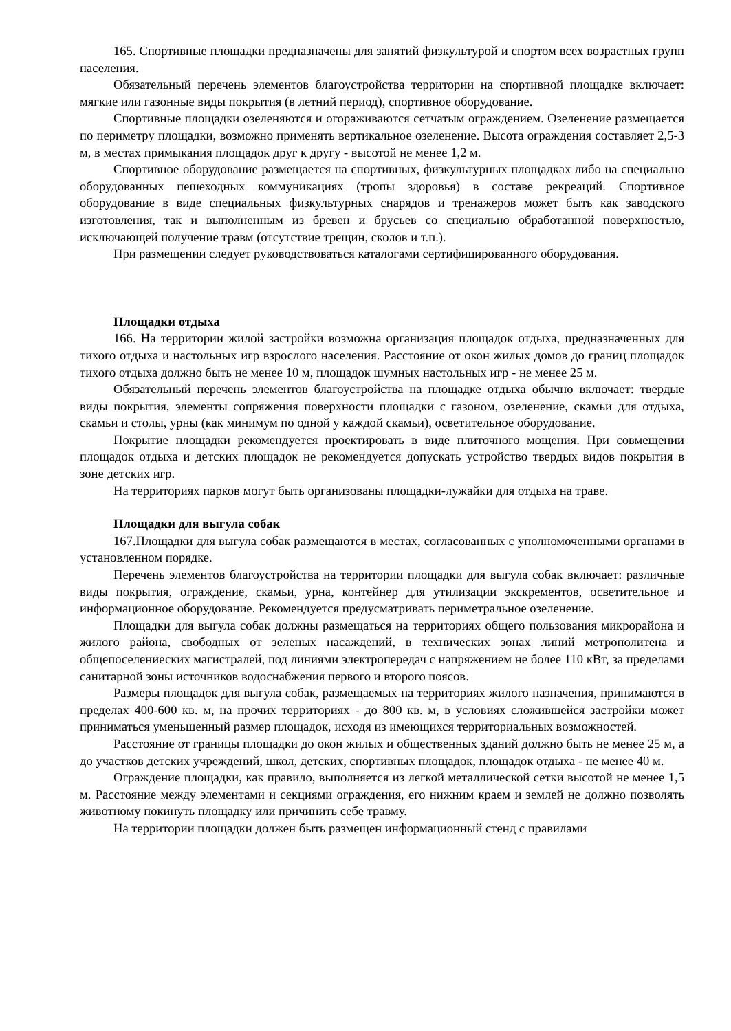165. Спортивные площадки предназначены для занятий физкультурой и спортом всех возрастных групп населения.
Обязательный перечень элементов благоустройства территории на спортивной площадке включает: мягкие или газонные виды покрытия (в летний период), спортивное оборудование.
Спортивные площадки озеленяются и огораживаются сетчатым ограждением. Озеленение размещается по периметру площадки, возможно применять вертикальное озеленение. Высота ограждения составляет 2,5-3 м, в местах примыкания площадок друг к другу - высотой не менее 1,2 м.
Спортивное оборудование размещается на спортивных, физкультурных площадках либо на специально оборудованных пешеходных коммуникациях (тропы здоровья) в составе рекреаций. Спортивное оборудование в виде специальных физкультурных снарядов и тренажеров может быть как заводского изготовления, так и выполненным из бревен и брусьев со специально обработанной поверхностью, исключающей получение травм (отсутствие трещин, сколов и т.п.).
При размещении следует руководствоваться каталогами сертифицированного оборудования.
Площадки отдыха
166. На территории жилой застройки возможна организация площадок отдыха, предназначенных для тихого отдыха и настольных игр взрослого населения. Расстояние от окон жилых домов до границ площадок тихого отдыха должно быть не менее 10 м, площадок шумных настольных игр - не менее 25 м.
Обязательный перечень элементов благоустройства на площадке отдыха обычно включает: твердые виды покрытия, элементы сопряжения поверхности площадки с газоном, озеленение, скамьи для отдыха, скамьи и столы, урны (как минимум по одной у каждой скамьи), осветительное оборудование.
Покрытие площадки рекомендуется проектировать в виде плиточного мощения. При совмещении площадок отдыха и детских площадок не рекомендуется допускать устройство твердых видов покрытия в зоне детских игр.
На территориях парков могут быть организованы площадки-лужайки для отдыха на траве.
Площадки для выгула собак
167.Площадки для выгула собак размещаются в местах, согласованных с уполномоченными органами в установленном порядке.
Перечень элементов благоустройства на территории площадки для выгула собак включает: различные виды покрытия, ограждение, скамьи, урна, контейнер для утилизации экскрементов, осветительное и информационное оборудование. Рекомендуется предусматривать периметральное озеленение.
Площадки для выгула собак должны размещаться на территориях общего пользования микрорайона и жилого района, свободных от зеленых насаждений, в технических зонах линий метрополитена и общепоселениеских магистралей, под линиями электропередач с напряжением не более 110 кВт, за пределами санитарной зоны источников водоснабжения первого и второго поясов.
Размеры площадок для выгула собак, размещаемых на территориях жилого назначения, принимаются в пределах 400-600 кв. м, на прочих территориях - до 800 кв. м, в условиях сложившейся застройки может приниматься уменьшенный размер площадок, исходя из имеющихся территориальных возможностей.
Расстояние от границы площадки до окон жилых и общественных зданий должно быть не менее 25 м, а до участков детских учреждений, школ, детских, спортивных площадок, площадок отдыха - не менее 40 м.
Ограждение площадки, как правило, выполняется из легкой металлической сетки высотой не менее 1,5 м. Расстояние между элементами и секциями ограждения, его нижним краем и землей не должно позволять животному покинуть площадку или причинить себе травму.
На территории площадки должен быть размещен информационный стенд с правилами